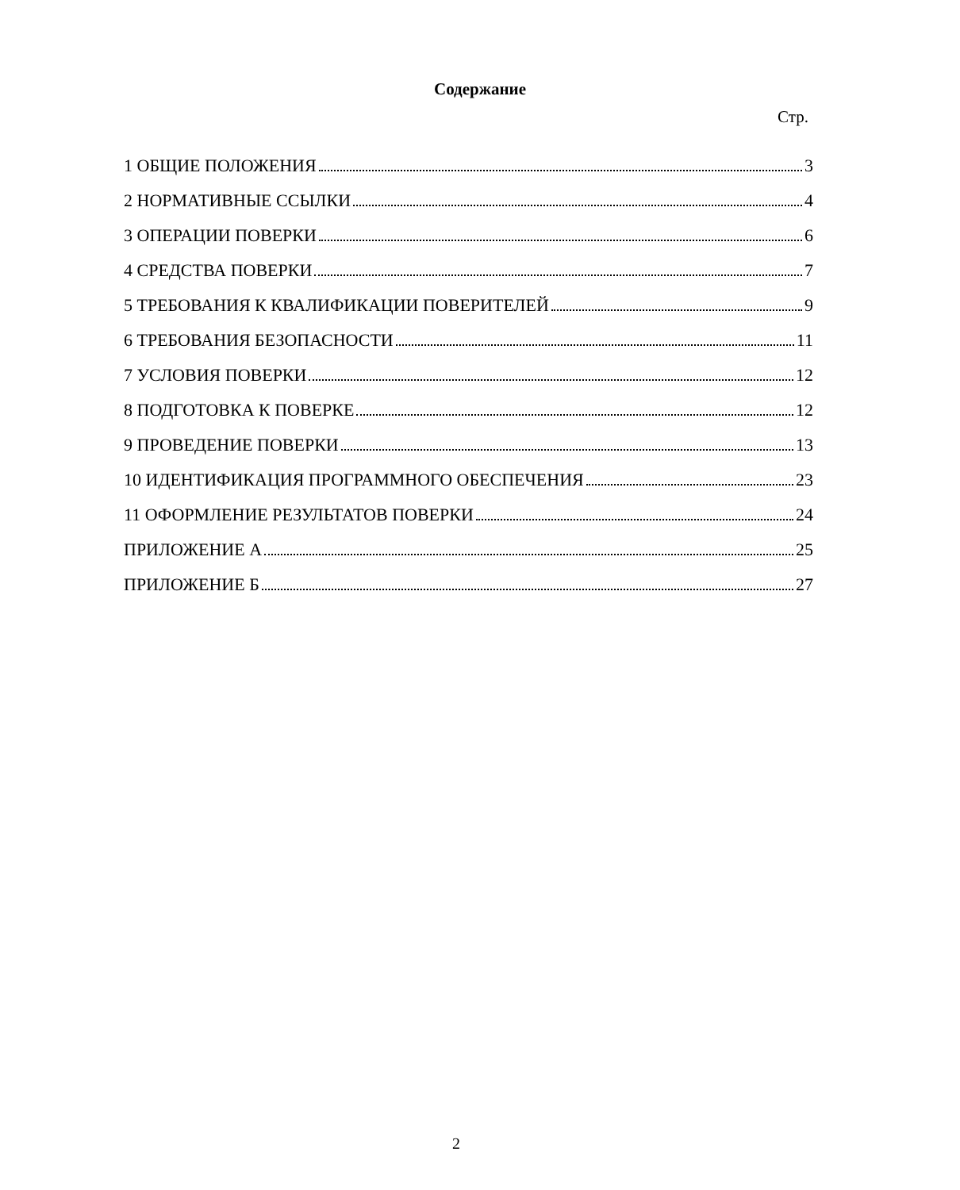Содержание
Стр.
1 ОБЩИЕ ПОЛОЖЕНИЯ 3
2 НОРМАТИВНЫЕ ССЫЛКИ 4
3 ОПЕРАЦИИ ПОВЕРКИ 6
4 СРЕДСТВА ПОВЕРКИ 7
5 ТРЕБОВАНИЯ К КВАЛИФИКАЦИИ ПОВЕРИТЕЛЕЙ 9
6 ТРЕБОВАНИЯ БЕЗОПАСНОСТИ 11
7 УСЛОВИЯ ПОВЕРКИ 12
8 ПОДГОТОВКА К ПОВЕРКЕ 12
9 ПРОВЕДЕНИЕ ПОВЕРКИ 13
10 ИДЕНТИФИКАЦИЯ ПРОГРАММНОГО ОБЕСПЕЧЕНИЯ 23
11 ОФОРМЛЕНИЕ РЕЗУЛЬТАТОВ ПОВЕРКИ 24
ПРИЛОЖЕНИЕ А 25
ПРИЛОЖЕНИЕ Б 27
2